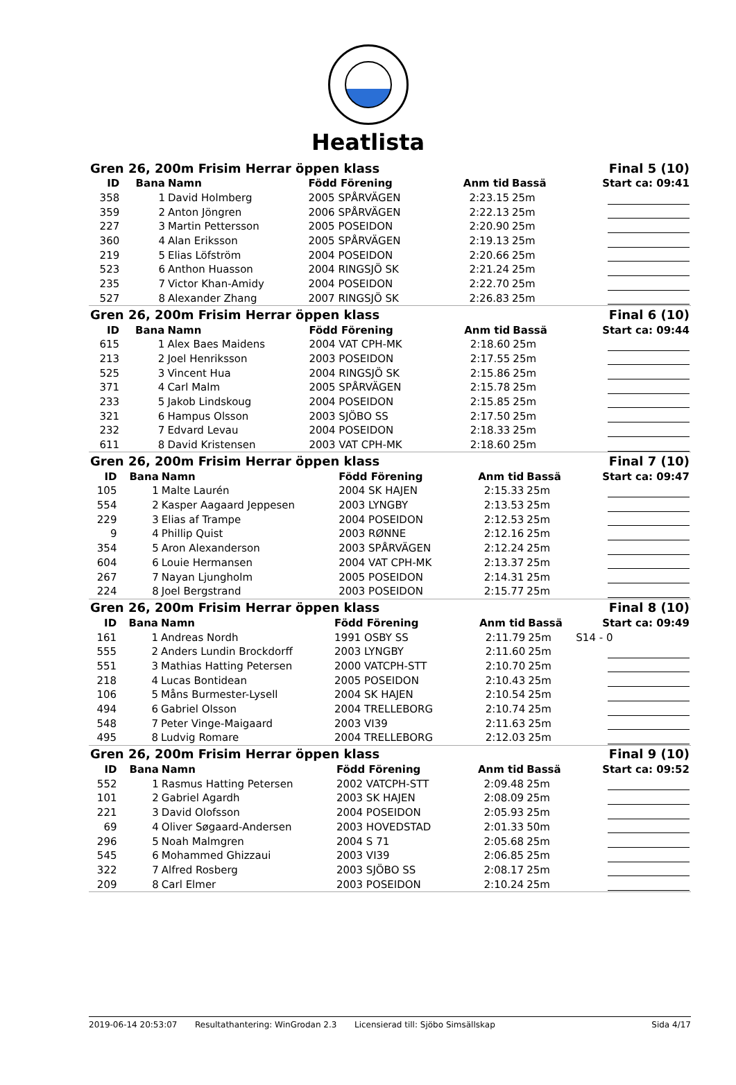Heatlista
| Gren 26, 200m Frisim Herrar öppen klass | | | | | Final 5 (10) | |
| ID | Bana | Namn | Född Förening | Anm tid | Bassä | Start ca: 09:41 |
| 358 | 1 | David Holmberg | 2005 SPÅRVÄGEN | 2:23.15 | 25m | |
| 359 | 2 | Anton Jöngren | 2006 SPÅRVÄGEN | 2:22.13 | 25m | |
| 227 | 3 | Martin Pettersson | 2005 POSEIDON | 2:20.90 | 25m | |
| 360 | 4 | Alan Eriksson | 2005 SPÅRVÄGEN | 2:19.13 | 25m | |
| 219 | 5 | Elias Löfström | 2004 POSEIDON | 2:20.66 | 25m | |
| 523 | 6 | Anthon Huasson | 2004 RINGSJÖ SK | 2:21.24 | 25m | |
| 235 | 7 | Victor Khan-Amidy | 2004 POSEIDON | 2:22.70 | 25m | |
| 527 | 8 | Alexander Zhang | 2007 RINGSJÖ SK | 2:26.83 | 25m | |
| Gren 26, 200m Frisim Herrar öppen klass | | | | | Final 6 (10) | |
| ID | Bana | Namn | Född Förening | Anm tid | Bassä | Start ca: 09:44 |
| 615 | 1 | Alex Baes Maidens | 2004 VAT CPH-MK | 2:18.60 | 25m | |
| 213 | 2 | Joel Henriksson | 2003 POSEIDON | 2:17.55 | 25m | |
| 525 | 3 | Vincent Hua | 2004 RINGSJÖ SK | 2:15.86 | 25m | |
| 371 | 4 | Carl Malm | 2005 SPÅRVÄGEN | 2:15.78 | 25m | |
| 233 | 5 | Jakob Lindskoug | 2004 POSEIDON | 2:15.85 | 25m | |
| 321 | 6 | Hampus Olsson | 2003 SJÖBO SS | 2:17.50 | 25m | |
| 232 | 7 | Edvard Levau | 2004 POSEIDON | 2:18.33 | 25m | |
| 611 | 8 | David Kristensen | 2003 VAT CPH-MK | 2:18.60 | 25m | |
| Gren 26, 200m Frisim Herrar öppen klass | | | | | Final 7 (10) | |
| ID | Bana | Namn | Född Förening | Anm tid | Bassä | Start ca: 09:47 |
| 105 | 1 | Malte Laurén | 2004 SK HAJEN | 2:15.33 | 25m | |
| 554 | 2 | Kasper Aagaard Jeppesen | 2003 LYNGBY | 2:13.53 | 25m | |
| 229 | 3 | Elias af Trampe | 2004 POSEIDON | 2:12.53 | 25m | |
| 9 | 4 | Phillip Quist | 2003 RØNNE | 2:12.16 | 25m | |
| 354 | 5 | Aron Alexanderson | 2003 SPÅRVÄGEN | 2:12.24 | 25m | |
| 604 | 6 | Louie Hermansen | 2004 VAT CPH-MK | 2:13.37 | 25m | |
| 267 | 7 | Nayan Ljungholm | 2005 POSEIDON | 2:14.31 | 25m | |
| 224 | 8 | Joel Bergstrand | 2003 POSEIDON | 2:15.77 | 25m | |
| Gren 26, 200m Frisim Herrar öppen klass | | | | | Final 8 (10) | |
| ID | Bana | Namn | Född Förening | Anm tid | Bassä | Start ca: 09:49 |
| 161 | 1 | Andreas Nordh | 1991 OSBY SS | 2:11.79 | 25m | S14 - 0 |
| 555 | 2 | Anders Lundin Brockdorff | 2003 LYNGBY | 2:11.60 | 25m | |
| 551 | 3 | Mathias Hatting Petersen | 2000 VATCPH-STT | 2:10.70 | 25m | |
| 218 | 4 | Lucas Bontidean | 2005 POSEIDON | 2:10.43 | 25m | |
| 106 | 5 | Måns Burmester-Lysell | 2004 SK HAJEN | 2:10.54 | 25m | |
| 494 | 6 | Gabriel Olsson | 2004 TRELLEBORG | 2:10.74 | 25m | |
| 548 | 7 | Peter Vinge-Maigaard | 2003 VI39 | 2:11.63 | 25m | |
| 495 | 8 | Ludvig Romare | 2004 TRELLEBORG | 2:12.03 | 25m | |
| Gren 26, 200m Frisim Herrar öppen klass | | | | | Final 9 (10) | |
| ID | Bana | Namn | Född Förening | Anm tid | Bassä | Start ca: 09:52 |
| 552 | 1 | Rasmus Hatting Petersen | 2002 VATCPH-STT | 2:09.48 | 25m | |
| 101 | 2 | Gabriel Agardh | 2003 SK HAJEN | 2:08.09 | 25m | |
| 221 | 3 | David Olofsson | 2004 POSEIDON | 2:05.93 | 25m | |
| 69 | 4 | Oliver Søgaard-Andersen | 2003 HOVEDSTAD | 2:01.33 | 50m | |
| 296 | 5 | Noah Malmgren | 2004 S 71 | 2:05.68 | 25m | |
| 545 | 6 | Mohammed Ghizzaui | 2003 VI39 | 2:06.85 | 25m | |
| 322 | 7 | Alfred Rosberg | 2003 SJÖBO SS | 2:08.17 | 25m | |
| 209 | 8 | Carl Elmer | 2003 POSEIDON | 2:10.24 | 25m | |
2019-06-14 20:53:07 Resultathantering: WinGrodan 2.3 Licensierad till: Sjöbo Simsällskap Sida 4/17